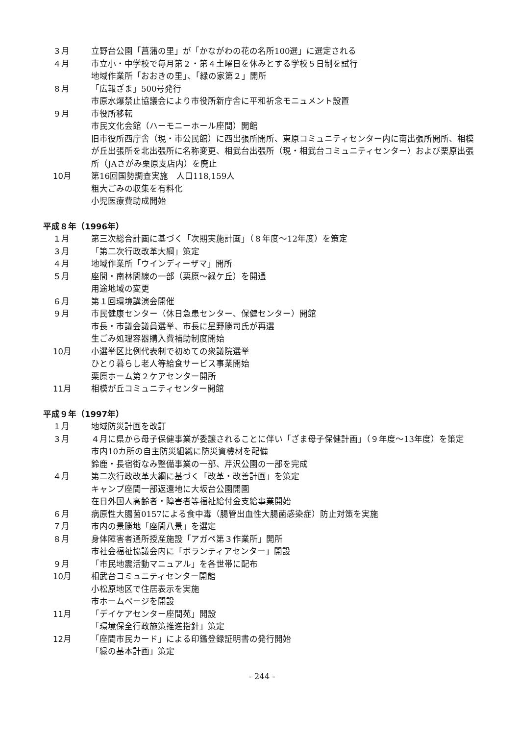３月 立野台公園「菖蒲の里」が「かながわの花の名所100選」に選定される
４月 市立小・中学校で毎月第２・第４土曜日を休みとする学校５日制を試行
地域作業所「おおきの里」、「緑の家第２」開所
８月 「広報ざま」500号発行
市原水爆禁止協議会により市役所新庁舎に平和祈念モニュメント設置
９月 市役所移転
市民文化会館（ハーモニーホール座間）開館
旧市役所西庁舎（現・市公民館）に西出張所開所、東原コミュニティセンター内に南出張所開所、相模が丘出張所を北出張所に名称変更、相武台出張所（現・相武台コミュニティセンター）および栗原出張所（JAさがみ栗原支店内）を廃止
10月 第16回国勢調査実施　人口118,159人
粗大ごみの収集を有料化
小児医療費助成開始
平成８年（1996年）
１月 第三次総合計画に基づく「次期実施計画」（８年度～12年度）を策定
３月 「第二次行政改革大綱」策定
４月 地域作業所「ウインディーザマ」開所
５月 座間・南林間線の一部（栗原～緑ケ丘）を開通
用途地域の変更
６月 第１回環境講演会開催
９月 市民健康センター（休日急患センター、保健センター）開館
市長・市議会議員選挙、市長に星野勝司氏が再選
生ごみ処理容器購入費補助制度開始
10月 小選挙区比例代表制で初めての衆議院選挙
ひとり暮らし老人等給食サービス事業開始
栗原ホーム第２ケアセンター開所
11月 相模が丘コミュニティセンター開館
平成９年（1997年）
１月 地域防災計画を改訂
３月 ４月に県から母子保健事業が委譲されることに伴い「ざま母子保健計画」（９年度～13年度）を策定
市内10カ所の自主防災組織に防災資機材を配備
鈴鹿・長宿街なみ整備事業の一部、芹沢公園の一部を完成
４月 第二次行政改革大綱に基づく「改革・改善計画」を策定
キャンプ座間一部返還地に大坂台公園開園
在日外国人高齢者・障害者等福祉給付金支給事業開始
６月 病原性大腸菌0157による食中毒（腸管出血性大腸菌感染症）防止対策を実施
７月 市内の景勝地「座間八景」を選定
８月 身体障害者通所授産施設「アガペ第３作業所」開所
市社会福祉協議会内に「ボランティアセンター」開設
９月 「市民地震活動マニュアル」を各世帯に配布
10月 相武台コミュニティセンター開館
小松原地区で住居表示を実施
市ホームページを開設
11月 「デイケアセンター座間苑」開設
「環境保全行政施策推進指針」策定
12月 「座間市民カード」による印鑑登録証明書の発行開始
「緑の基本計画」策定
- 244 -